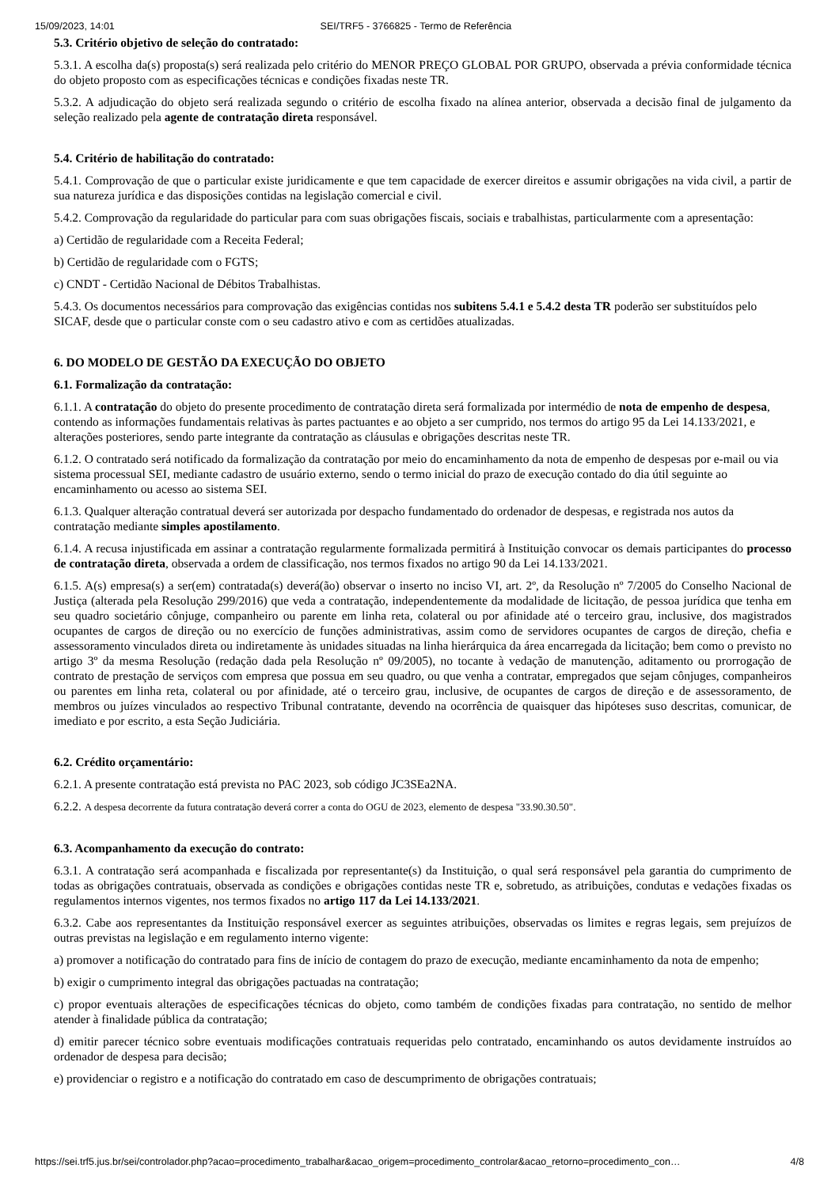15/09/2023, 14:01 SEI/TRF5 - 3766825 - Termo de Referência
5.3. Critério objetivo de seleção do contratado:
5.3.1. A escolha da(s) proposta(s) será realizada pelo critério do MENOR PREÇO GLOBAL POR GRUPO, observada a prévia conformidade técnica do objeto proposto com as especificações técnicas e condições fixadas neste TR.
5.3.2. A adjudicação do objeto será realizada segundo o critério de escolha fixado na alínea anterior, observada a decisão final de julgamento da seleção realizado pela agente de contratação direta responsável.
5.4. Critério de habilitação do contratado:
5.4.1. Comprovação de que o particular existe juridicamente e que tem capacidade de exercer direitos e assumir obrigações na vida civil, a partir de sua natureza jurídica e das disposições contidas na legislação comercial e civil.
5.4.2. Comprovação da regularidade do particular para com suas obrigações fiscais, sociais e trabalhistas, particularmente com a apresentação:
a) Certidão de regularidade com a Receita Federal;
b) Certidão de regularidade com o FGTS;
c) CNDT - Certidão Nacional de Débitos Trabalhistas.
5.4.3. Os documentos necessários para comprovação das exigências contidas nos subitens 5.4.1 e 5.4.2 desta TR poderão ser substituídos pelo SICAF, desde que o particular conste com o seu cadastro ativo e com as certidões atualizadas.
6. DO MODELO DE GESTÃO DA EXECUÇÃO DO OBJETO
6.1. Formalização da contratação:
6.1.1. A contratação do objeto do presente procedimento de contratação direta será formalizada por intermédio de nota de empenho de despesa, contendo as informações fundamentais relativas às partes pactuantes e ao objeto a ser cumprido, nos termos do artigo 95 da Lei 14.133/2021, e alterações posteriores, sendo parte integrante da contratação as cláusulas e obrigações descritas neste TR.
6.1.2. O contratado será notificado da formalização da contratação por meio do encaminhamento da nota de empenho de despesas por e-mail ou via sistema processual SEI, mediante cadastro de usuário externo, sendo o termo inicial do prazo de execução contado do dia útil seguinte ao encaminhamento ou acesso ao sistema SEI.
6.1.3. Qualquer alteração contratual deverá ser autorizada por despacho fundamentado do ordenador de despesas, e registrada nos autos da contratação mediante simples apostilamento.
6.1.4. A recusa injustificada em assinar a contratação regularmente formalizada permitirá à Instituição convocar os demais participantes do processo de contratação direta, observada a ordem de classificação, nos termos fixados no artigo 90 da Lei 14.133/2021.
6.1.5. A(s) empresa(s) a ser(em) contratada(s) deverá(ão) observar o inserto no inciso VI, art. 2º, da Resolução nº 7/2005 do Conselho Nacional de Justiça (alterada pela Resolução 299/2016) que veda a contratação, independentemente da modalidade de licitação, de pessoa jurídica que tenha em seu quadro societário cônjuge, companheiro ou parente em linha reta, colateral ou por afinidade até o terceiro grau, inclusive, dos magistrados ocupantes de cargos de direção ou no exercício de funções administrativas, assim como de servidores ocupantes de cargos de direção, chefia e assessoramento vinculados direta ou indiretamente às unidades situadas na linha hierárquica da área encarregada da licitação; bem como o previsto no artigo 3º da mesma Resolução (redação dada pela Resolução nº 09/2005), no tocante à vedação de manutenção, aditamento ou prorrogação de contrato de prestação de serviços com empresa que possua em seu quadro, ou que venha a contratar, empregados que sejam cônjuges, companheiros ou parentes em linha reta, colateral ou por afinidade, até o terceiro grau, inclusive, de ocupantes de cargos de direção e de assessoramento, de membros ou juízes vinculados ao respectivo Tribunal contratante, devendo na ocorrência de quaisquer das hipóteses suso descritas, comunicar, de imediato e por escrito, a esta Seção Judiciária.
6.2. Crédito orçamentário:
6.2.1. A presente contratação está prevista no PAC 2023, sob código JC3SEa2NA.
6.2.2. A despesa decorrente da futura contratação deverá correr a conta do OGU de 2023, elemento de despesa "33.90.30.50".
6.3. Acompanhamento da execução do contrato:
6.3.1. A contratação será acompanhada e fiscalizada por representante(s) da Instituição, o qual será responsável pela garantia do cumprimento de todas as obrigações contratuais, observada as condições e obrigações contidas neste TR e, sobretudo, as atribuições, condutas e vedações fixadas os regulamentos internos vigentes, nos termos fixados no artigo 117 da Lei 14.133/2021.
6.3.2. Cabe aos representantes da Instituição responsável exercer as seguintes atribuições, observadas os limites e regras legais, sem prejuízos de outras previstas na legislação e em regulamento interno vigente:
a) promover a notificação do contratado para fins de início de contagem do prazo de execução, mediante encaminhamento da nota de empenho;
b) exigir o cumprimento integral das obrigações pactuadas na contratação;
c) propor eventuais alterações de especificações técnicas do objeto, como também de condições fixadas para contratação, no sentido de melhor atender à finalidade pública da contratação;
d) emitir parecer técnico sobre eventuais modificações contratuais requeridas pelo contratado, encaminhando os autos devidamente instruídos ao ordenador de despesa para decisão;
e) providenciar o registro e a notificação do contratado em caso de descumprimento de obrigações contratuais;
https://sei.trf5.jus.br/sei/controlador.php?acao=procedimento_trabalhar&acao_origem=procedimento_controlar&acao_retorno=procedimento_con… 4/8